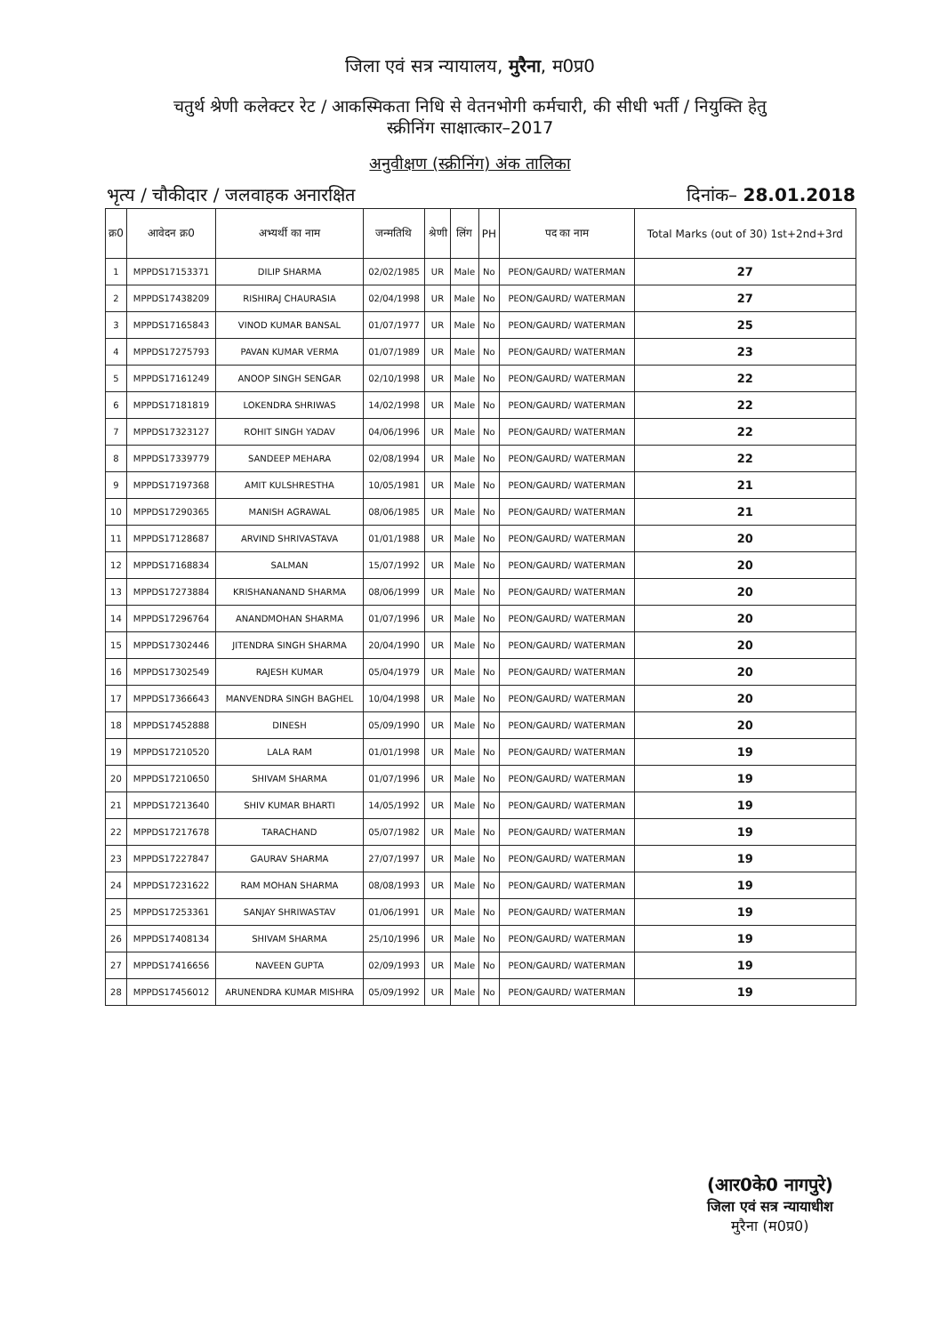जिला एवं सत्र न्यायालय, मुरैना, म0प्र0
चतुर्थ श्रेणी कलेक्टर रेट / आकस्मिकता निधि से वेतनभोगी कर्मचारी, की सीधी भर्ती / नियुक्ति हेतु
स्क्रीनिंग साक्षात्कार–2017
अनुवीक्षण (स्क्रीनिंग) अंक तालिका
भृत्य / चौकीदार / जलवाहक अनारक्षित दिनांक– 28.01.2018
| क्र0 | आवेदन क्र0 | अभ्यर्थी का नाम | जन्मतिथि | श्रेणी | लिंग | PH | पद का नाम | Total Marks (out of 30) 1st+2nd+3rd |
| --- | --- | --- | --- | --- | --- | --- | --- | --- |
| 1 | MPPDS17153371 | DILIP SHARMA | 02/02/1985 | UR | Male | No | PEON/GAURD/ WATERMAN | 27 |
| 2 | MPPDS17438209 | RISHIRAJ CHAURASIA | 02/04/1998 | UR | Male | No | PEON/GAURD/ WATERMAN | 27 |
| 3 | MPPDS17165843 | VINOD KUMAR BANSAL | 01/07/1977 | UR | Male | No | PEON/GAURD/ WATERMAN | 25 |
| 4 | MPPDS17275793 | PAVAN KUMAR VERMA | 01/07/1989 | UR | Male | No | PEON/GAURD/ WATERMAN | 23 |
| 5 | MPPDS17161249 | ANOOP SINGH SENGAR | 02/10/1998 | UR | Male | No | PEON/GAURD/ WATERMAN | 22 |
| 6 | MPPDS17181819 | LOKENDRA SHRIWAS | 14/02/1998 | UR | Male | No | PEON/GAURD/ WATERMAN | 22 |
| 7 | MPPDS17323127 | ROHIT SINGH YADAV | 04/06/1996 | UR | Male | No | PEON/GAURD/ WATERMAN | 22 |
| 8 | MPPDS17339779 | SANDEEP MEHARA | 02/08/1994 | UR | Male | No | PEON/GAURD/ WATERMAN | 22 |
| 9 | MPPDS17197368 | AMIT KULSHRESTHA | 10/05/1981 | UR | Male | No | PEON/GAURD/ WATERMAN | 21 |
| 10 | MPPDS17290365 | MANISH AGRAWAL | 08/06/1985 | UR | Male | No | PEON/GAURD/ WATERMAN | 21 |
| 11 | MPPDS17128687 | ARVIND SHRIVASTAVA | 01/01/1988 | UR | Male | No | PEON/GAURD/ WATERMAN | 20 |
| 12 | MPPDS17168834 | SALMAN | 15/07/1992 | UR | Male | No | PEON/GAURD/ WATERMAN | 20 |
| 13 | MPPDS17273884 | KRISHANANAND SHARMA | 08/06/1999 | UR | Male | No | PEON/GAURD/ WATERMAN | 20 |
| 14 | MPPDS17296764 | ANANDMOHAN SHARMA | 01/07/1996 | UR | Male | No | PEON/GAURD/ WATERMAN | 20 |
| 15 | MPPDS17302446 | JITENDRA SINGH SHARMA | 20/04/1990 | UR | Male | No | PEON/GAURD/ WATERMAN | 20 |
| 16 | MPPDS17302549 | RAJESH KUMAR | 05/04/1979 | UR | Male | No | PEON/GAURD/ WATERMAN | 20 |
| 17 | MPPDS17366643 | MANVENDRA SINGH BAGHEL | 10/04/1998 | UR | Male | No | PEON/GAURD/ WATERMAN | 20 |
| 18 | MPPDS17452888 | DINESH | 05/09/1990 | UR | Male | No | PEON/GAURD/ WATERMAN | 20 |
| 19 | MPPDS17210520 | LALA RAM | 01/01/1998 | UR | Male | No | PEON/GAURD/ WATERMAN | 19 |
| 20 | MPPDS17210650 | SHIVAM SHARMA | 01/07/1996 | UR | Male | No | PEON/GAURD/ WATERMAN | 19 |
| 21 | MPPDS17213640 | SHIV KUMAR BHARTI | 14/05/1992 | UR | Male | No | PEON/GAURD/ WATERMAN | 19 |
| 22 | MPPDS17217678 | TARACHAND | 05/07/1982 | UR | Male | No | PEON/GAURD/ WATERMAN | 19 |
| 23 | MPPDS17227847 | GAURAV SHARMA | 27/07/1997 | UR | Male | No | PEON/GAURD/ WATERMAN | 19 |
| 24 | MPPDS17231622 | RAM MOHAN SHARMA | 08/08/1993 | UR | Male | No | PEON/GAURD/ WATERMAN | 19 |
| 25 | MPPDS17253361 | SANJAY SHRIWASTAV | 01/06/1991 | UR | Male | No | PEON/GAURD/ WATERMAN | 19 |
| 26 | MPPDS17408134 | SHIVAM SHARMA | 25/10/1996 | UR | Male | No | PEON/GAURD/ WATERMAN | 19 |
| 27 | MPPDS17416656 | NAVEEN GUPTA | 02/09/1993 | UR | Male | No | PEON/GAURD/ WATERMAN | 19 |
| 28 | MPPDS17456012 | ARUNENDRA KUMAR MISHRA | 05/09/1992 | UR | Male | No | PEON/GAURD/ WATERMAN | 19 |
(आर0के0 नागपुरे)
जिला एवं सत्र न्यायाधीश
मुरैना (म0प्र0)